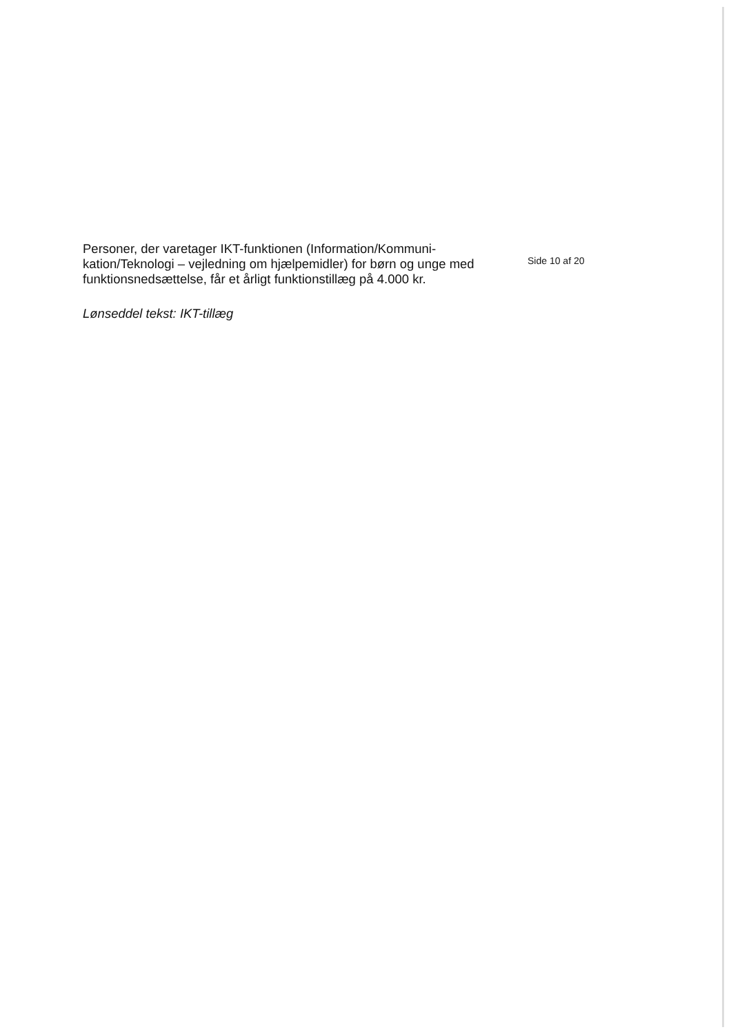Personer, der varetager IKT-funktionen (Information/Kommuni-kation/Teknologi – vejledning om hjælpemidler) for børn og unge med funktionsnedsættelse, får et årligt funktionstillæg på 4.000 kr.
Lønseddel tekst: IKT-tillæg
Side 10 af 20